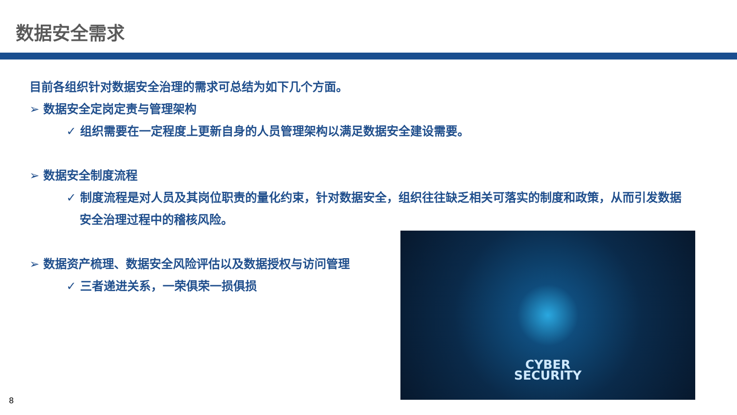数据安全需求
目前各组织针对数据安全治理的需求可总结为如下几个方面。
➢ 数据安全定岗定责与管理架构
✓ 组织需要在一定程度上更新自身的人员管理架构以满足数据安全建设需要。
➢ 数据安全制度流程
✓ 制度流程是对人员及其岗位职责的量化约束，针对数据安全，组织往往缺乏相关可落实的制度和政策，从而引发数据安全治理过程中的稽核风险。
➢ 数据资产梳理、数据安全风险评估以及数据授权与访问管理
✓ 三者递进关系，一荣俱荣一损俱损
CYBER
SECURITY
8